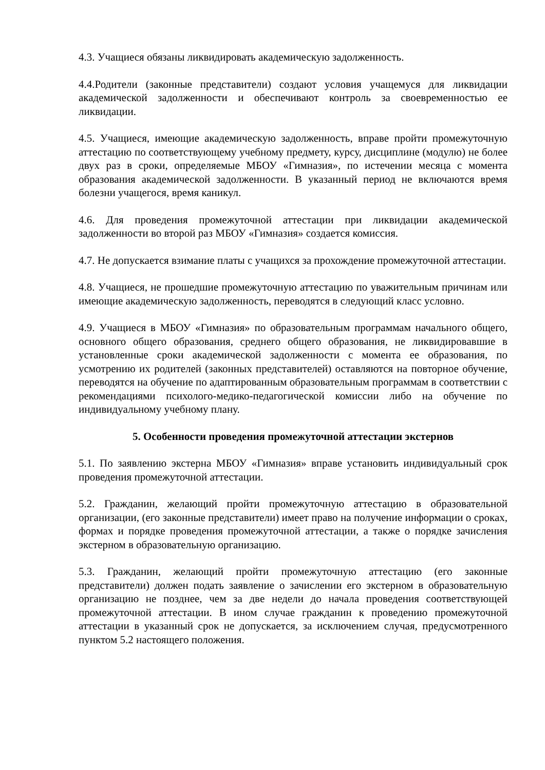4.3. Учащиеся обязаны ликвидировать академическую задолженность.
4.4.Родители (законные представители) создают условия учащемуся для ликвидации академической задолженности и обеспечивают контроль за своевременностью ее ликвидации.
4.5. Учащиеся, имеющие академическую задолженность, вправе пройти промежуточную аттестацию по соответствующему учебному предмету, курсу, дисциплине (модулю) не более двух раз в сроки, определяемые МБОУ «Гимназия», по истечении месяца с момента образования академической задолженности. В указанный период не включаются время болезни учащегося, время каникул.
4.6. Для проведения промежуточной аттестации при ликвидации академической задолженности во второй раз МБОУ «Гимназия» создается комиссия.
4.7. Не допускается взимание платы с учащихся за прохождение промежуточной аттестации.
4.8. Учащиеся, не прошедшие промежуточную аттестацию по уважительным причинам или имеющие академическую задолженность, переводятся в следующий класс условно.
4.9. Учащиеся в МБОУ «Гимназия» по образовательным программам начального общего, основного общего образования, среднего общего образования, не ликвидировавшие в установленные сроки академической задолженности с момента ее образования, по усмотрению их родителей (законных представителей) оставляются на повторное обучение, переводятся на обучение по адаптированным образовательным программам в соответствии с рекомендациями психолого-медико-педагогической комиссии либо на обучение по индивидуальному учебному плану.
5. Особенности проведения промежуточной аттестации экстернов
5.1. По заявлению экстерна МБОУ «Гимназия» вправе установить индивидуальный срок проведения промежуточной аттестации.
5.2. Гражданин, желающий пройти промежуточную аттестацию в образовательной организации, (его законные представители) имеет право на получение информации о сроках, формах и порядке проведения промежуточной аттестации, а также о порядке зачисления экстерном в образовательную организацию.
5.3. Гражданин, желающий пройти промежуточную аттестацию (его законные представители) должен подать заявление о зачислении его экстерном в образовательную организацию не позднее, чем за две недели до начала проведения соответствующей промежуточной аттестации. В ином случае гражданин к проведению промежуточной аттестации в указанный срок не допускается, за исключением случая, предусмотренного пунктом 5.2 настоящего положения.